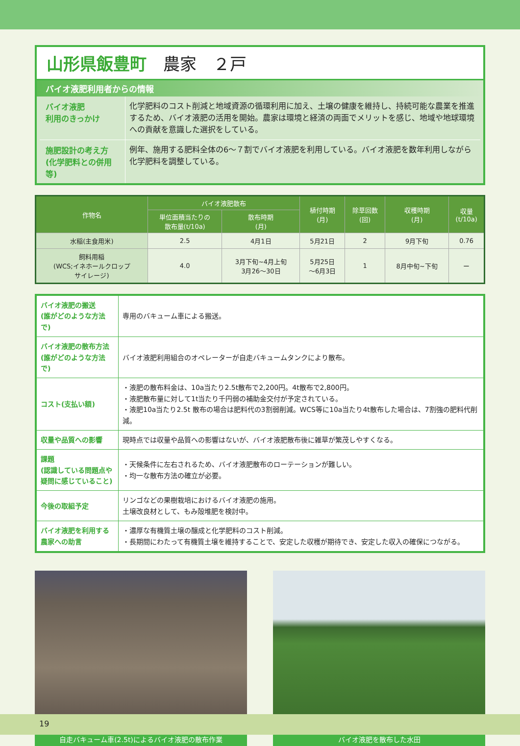山形県飯豊町　農家　２戸
バイオ液肥利用者からの情報
バイオ液肥
利用のきっかけ
化学肥料のコスト削減と地域資源の循環利用に加え、土壌の健康を維持し、持続可能な農業を推進するため、バイオ液肥の活用を開始。農家は環境と経済の両面でメリットを感じ、地域や地球環境への貢献を意識した選択をしている。
施肥設計の考え方
(化学肥料との併用等)
例年、施用する肥料全体の6～７割でバイオ液肥を利用している。バイオ液肥を数年利用しながら化学肥料を調整している。
| 作物名 | バイオ液肥散布 | | 植付時期 (月) | 除草回数 (回) | 収穫時期 (月) | 収量 (t/10a) |
| --- | --- | --- | --- | --- | --- | --- |
| | 単位面積当たりの 散布量(t/10a) | 散布時期 (月) | | | | |
| 水稲(主食用米) | 2.5 | 4月1日 | 5月21日 | 2 | 9月下旬 | 0.76 |
| 飼料用稲 (WCS;イネホールクロップ サイレージ) | 4.0 | 3月下旬~4月上旬 3月26～30日 | 5月25日 ～6月3日 | 1 | 8月中旬~下旬 | ー |
| バイオ液肥の搬送 (誰がどのような方法で) | 専用のバキューム車による搬送。 |
| バイオ液肥の散布方法 (誰がどのような方法で) | バイオ液肥利用組合のオペレーターが自走バキュームタンクにより散布。 |
| コスト(支払い額) | ・液肥の散布料金は、10a当たり2.5t散布で2,200円。4t散布で2,800円。 ・液肥散布量に対して1t当たり千円弱の補助金交付が予定されている。 ・液肥10a当たり2.5t 散布の場合は肥料代の3割弱削減。WCS等に10a当たり4t散布した場合は、7割強の肥料代削減。 |
| 収量や品質への影響 | 現時点では収量や品質への影響はないが、バイオ液肥散布後に雑草が繁茂しやすくなる。 |
| 課題 (認識している問題点や疑問に感じていること) | ・天候条件に左右されるため、バイオ液肥散布のローテーションが難しい。 ・均一な散布方法の確立が必要。 |
| 今後の取組予定 | リンゴなどの果樹栽培におけるバイオ液肥の施用。 土壌改良材として、もみ殻堆肥を検討中。 |
| バイオ液肥を利用する農家への助言 | ・濃厚な有機質土壌の醸成と化学肥料のコスト削減。 ・長期間にわたって有機質土壌を維持することで、安定した収穫が期待でき、安定した収入の確保につながる。 |
自走バキューム車(2.5t)によるバイオ液肥の散布作業 バイオ液肥を散布した水田
19